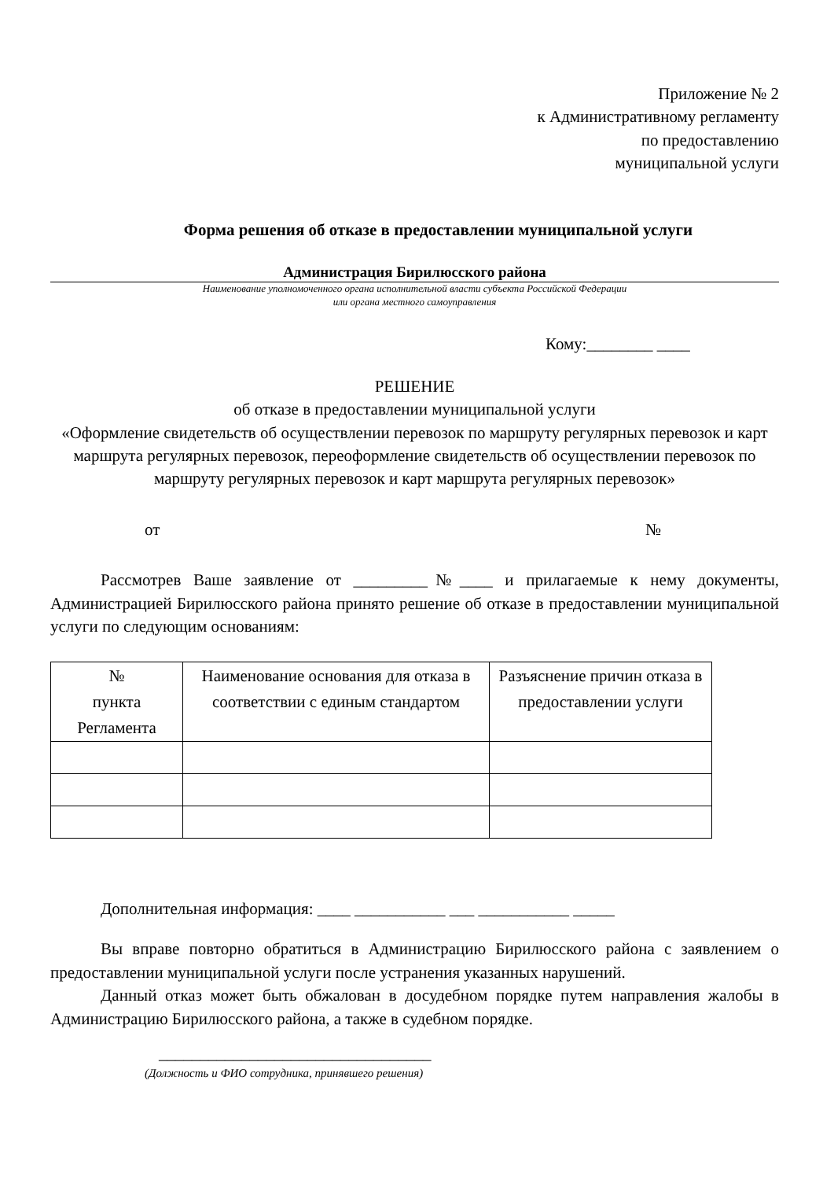Приложение № 2
к Административному регламенту
по предоставлению
муниципальной услуги
Форма решения об отказе в предоставлении муниципальной услуги
Администрация Бирилюсского района
Наименование уполномоченного органа исполнительной власти субъекта Российской Федерации
или органа местного самоуправления
Кому:________ ____
РЕШЕНИЕ
об отказе в предоставлении муниципальной услуги
«Оформление свидетельств об осуществлении перевозок по маршруту регулярных перевозок и карт маршрута регулярных перевозок, переоформление свидетельств об осуществлении перевозок по маршруту регулярных перевозок и карт маршрута регулярных перевозок»
от №
Рассмотрев Ваше заявление от _________№____ и прилагаемые к нему документы, Администрацией Бирилюсского района принято решение об отказе в предоставлении муниципальной услуги по следующим основаниям:
| № пункта Регламента | Наименование основания для отказа в соответствии с единым стандартом | Разъяснение причин отказа в предоставлении услуги |
| --- | --- | --- |
Дополнительная информация: ____ ___________ ___ ___________ _____
Вы вправе повторно обратиться в Администрацию Бирилюсского района с заявлением о предоставлении муниципальной услуги после устранения указанных нарушений.
Данный отказ может быть обжалован в досудебном порядке путем направления жалобы в Администрацию Бирилюсского района, а также в судебном порядке.
_________________________________
(Должность и ФИО сотрудника, принявшего решения)